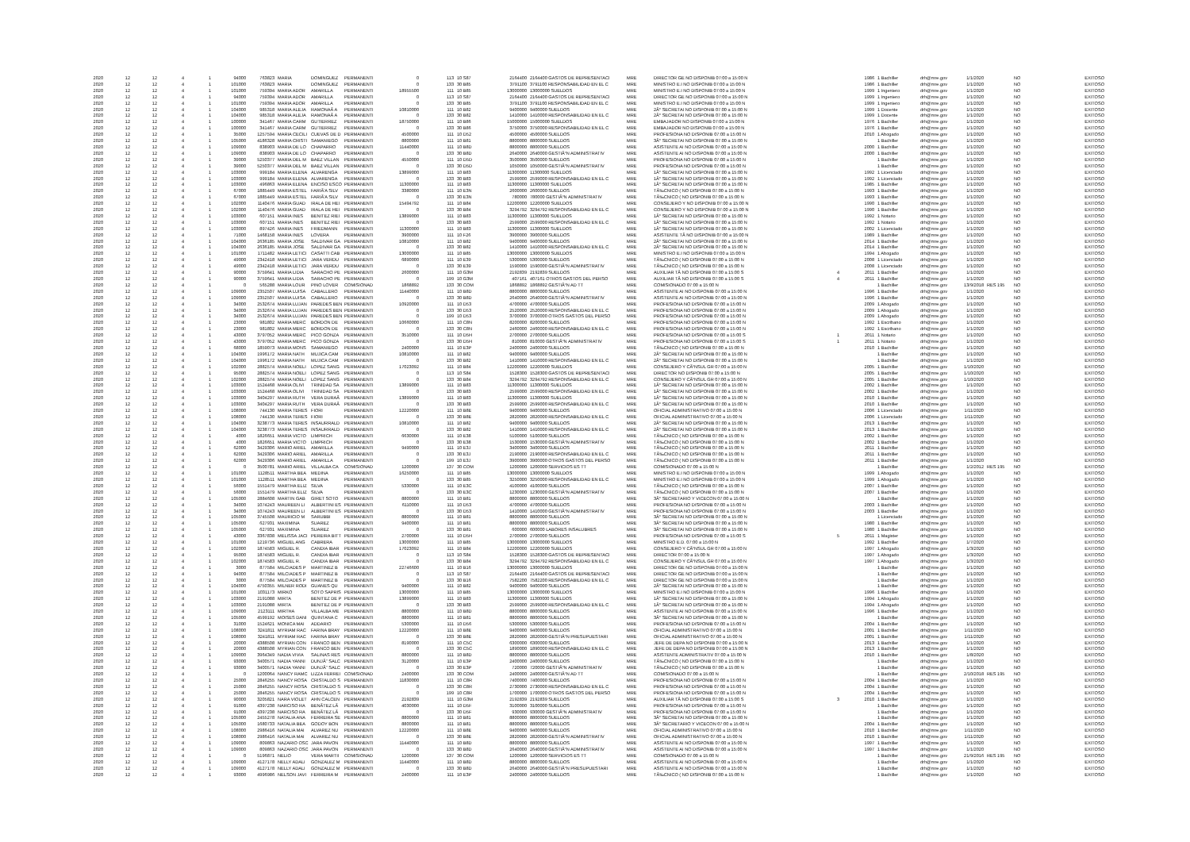| 2020 | 12 | 12 | 4 | 1 | 94000 | 763823 | MARIA | DOMINGUEZ | PERMANENTI | 0 | 113 | 10 S87 | 2164400 | 2164400 GASTOS DE REPRESENTACI | MRE | DIRECTOR GE NO DISPONIB 07:00 a 15:00 N | | 1986 | 1 Bachiller | drh@mre.gov | 1/1/2020 | | NO | EXITOSO |
| 2020 | 12 | 12 | 4 | 1 | 101000 | 763823 | MARIA | DOMINGUEZ | PERMANENTI | 0 | 133 | 30 B85 | 3791100 | 3791100 RESPONSABILIDAD EN EL C | MRE | MINISTRO E.I NO DISPONIB 07:00 a 15:00 N | | 1986 | 1 Bachiller | drh@mre.gov | 1/1/2020 | | NO | EXITOSO |
| 2020 | 12 | 12 | 4 | 1 | 101000 | 759394 | MARIA ADOR | AMARILLA | PERMANENTI | 18955500 | 111 | 10 B85 | 13000000 | 13000000 SUELDOS | MRE | MINISTRO E.I NO DISPONIB 07:00 a 15:00 N | | 1999 | 1 Ingeniero | drh@mre.gov | 1/1/2020 | | NO | EXITOSO |
| 2020 | 12 | 12 | 4 | 1 | 94000 | 759394 | MARIA ADOR | AMARILLA | PERMANENTI | 0 | 113 | 10 S87 | 2164400 | 2164400 GASTOS DE REPRESENTACI | MRE | DIRECTOR GE NO DISPONIB 07:00 a 15:00 N | | 1999 | 1 Ingeniero | drh@mre.gov | 1/1/2020 | | NO | EXITOSO |
| 2020 | 12 | 12 | 4 | 1 | 101000 | 759394 | MARIA ADOR | AMARILLA | PERMANENTI | 0 | 133 | 30 B85 | 3791100 | 3791100 RESPONSABILIDAD EN EL C | MRE | MINISTRO E.I NO DISPONIB 07:00 a 15:00 N | | 1999 | 1 Ingeniero | drh@mre.gov | 1/1/2020 | | NO | EXITOSO |
| 2020 | 12 | 12 | 4 | 1 | 104000 | 985318 | MARIA ALEJA | RAMONAÃ A | PERMANENTI | 10810000 | 111 | 10 B82 | 9400000 | 9400000 SUELDOS | MRE | 2Â° SECRETAI NO DISPONIB 07:00 a 15:00 N | | 1999 | 1 Docente | drh@mre.gov | 1/1/2020 | | NO | EXITOSO |
| 2020 | 12 | 12 | 4 | 1 | 104000 | 985318 | MARIA ALEJA | RAMONAÃ A | PERMANENTI | 0 | 133 | 30 B82 | 1410000 | 1410000 RESPONSABILIDAD EN EL C | MRE | 2Â° SECRETAI NO DISPONIB 07:00 a 15:00 N | | 1999 | 1 Docente | drh@mre.gov | 1/1/2020 | | NO | EXITOSO |
| 2020 | 12 | 12 | 4 | 1 | 100000 | 341467 | MARIA CARM | GUTIERREZ | PERMANENTI | 18750000 | 111 | 10 B86 | 15000000 | 15000000 SUELDOS | MRE | EMBAJADOR NO DISPONIB 07:00 a 15:00 N | | 1976 | 1 Bachiller | drh@mre.gov | 1/1/2020 | | NO | EXITOSO |
| 2020 | 12 | 12 | 4 | 1 | 100000 | 341467 | MARIA CARM | GUTIERREZ | PERMANENTI | 0 | 133 | 30 B86 | 3750000 | 3750000 RESPONSABILIDAD EN EL C | MRE | EMBAJADOR NO DISPONIB 07:00 a 15:00 N | | 1976 | 1 Bachiller | drh@mre.gov | 1/1/2020 | | NO | EXITOSO |
| 2020 | 12 | 12 | 4 | 1 | 35000 | 1257594 | MARIA CECILI | CUEVAS DE D | PERMANENTI | 4500000 | 111 | 10 D52 | 4500000 | 4500000 SUELDOS | MRE | PROFESIONA NO DISPONIB 07:00 a 15:00 N | | 2010 | 1 Abogado | drh@mre.gov | 1/1/2020 | | NO | EXITOSO |
| 2020 | 12 | 12 | 4 | 1 | 105000 | 4186328 | MARIA CRISTI | SAMANIEGO | PERMANENTI | 8800000 | 111 | 10 B81 | 8800000 | 8800000 SUELDOS | MRE | 3Â° SECRETAI NO DISPONIB 07:00 a 15:00 N | | | 1 Bachiller | drh@mre.gov | 1/1/2020 | | NO | EXITOSO |
| 2020 | 12 | 12 | 4 | 1 | 109000 | 838903 | MARIA DE LO | CHAPARRO | PERMANENTI | 11440000 | 111 | 10 B8D | 8800000 | 8800000 SUELDOS | MRE | ASISTENTE AI NO DISPONIB 07:00 a 15:00 N | | 2000 | 1 Bachiller | drh@mre.gov | 1/1/2020 | | NO | EXITOSO |
| 2020 | 12 | 12 | 4 | 1 | 109000 | 838903 | MARIA DE LO | CHAPARRO | PERMANENTI | 0 | 133 | 30 B8D | 2640000 | 2640000 GESTIÃ“N ADMINISTRATIV | MRE | ASISTENTE AI NO DISPONIB 07:00 a 15:00 N | | 2000 | 1 Bachiller | drh@mre.gov | 1/1/2020 | | NO | EXITOSO |
| 2020 | 12 | 12 | 4 | 1 | 39000 | 5250377 | MARIA DEL M | BAEZ VILLAN | PERMANENTI | 4550000 | 111 | 10 D5D | 3500000 | 3500000 SUELDOS | MRE | PROFESIONA NO DISPONIB 07:00 a 15:00 N | | | 1 Bachiller | drh@mre.gov | 1/1/2020 | | NO | EXITOSO |
| 2020 | 12 | 12 | 4 | 1 | 39000 | 5250377 | MARIA DEL M | BAEZ VILLAN | PERMANENTI | 0 | 133 | 30 D5D | 1050000 | 1050000 GESTIÃ“N ADMINISTRATIV | MRE | PROFESIONA NO DISPONIB 07:00 a 15:00 N | | | 1 Bachiller | drh@mre.gov | 1/1/2020 | | NO | EXITOSO |
| 2020 | 12 | 12 | 4 | 1 | 103000 | 999184 | MARIA ELENA | ALVARENGA | PERMANENTI | 13899000 | 111 | 10 B83 | 11300000 | 11300000 SUELDOS | MRE | 1Â° SECRETAI NO DISPONIB 07:00 a 15:00 N | | 1992 | 1 Licenciado | drh@mre.gov | 1/1/2020 | | NO | EXITOSO |
| 2020 | 12 | 12 | 4 | 1 | 103000 | 999184 | MARIA ELENA | ALVARENGA | PERMANENTI | 0 | 133 | 30 B83 | 2599000 | 2599000 RESPONSABILIDAD EN EL C | MRE | 1Â° SECRETAI NO DISPONIB 07:00 a 15:00 N | | 1992 | 1 Licenciado | drh@mre.gov | 1/1/2020 | | NO | EXITOSO |
| 2020 | 12 | 12 | 4 | 1 | 103000 | 496863 | MARIA ELENA | ENCISO ESCO | PERMANENTI | 11300000 | 111 | 10 B83 | 11300000 | 11300000 SUELDOS | MRE | 1Â° SECRETAI NO DISPONIB 07:00 a 15:00 N | | 1985 | 1 Bachiller | drh@mre.gov | 1/1/2020 | | NO | EXITOSO |
| 2020 | 12 | 12 | 4 | 1 | 67000 | 1885449 | MARIA ESTEL | FARIÃ'A SILV | PERMANENTI | 3380000 | 111 | 10 E3N | 2600000 | 2600000 SUELDOS | MRE | TÃ‰CNICO ( NO DISPONIB 07:00 a 15:00 N | | 1993 | 1 Bachiller | drh@mre.gov | 1/1/2020 | | NO | EXITOSO |
| 2020 | 12 | 12 | 4 | 1 | 67000 | 1885449 | MARIA ESTEL | FARIÃ'A SILV | PERMANENTI | 0 | 133 | 30 E3N | 780000 | 780000 GESTIÃ“N ADMINISTRATIV | MRE | TÃ‰CNICO ( NO DISPONIB 07:00 a 15:00 N | | 1993 | 1 Bachiller | drh@mre.gov | 1/1/2020 | | NO | EXITOSO |
| 2020 | 12 | 12 | 4 | 1 | 102000 | 1140476 | MARIA GUAD | IRALA DE HEI | PERMANENTI | 15494792 | 111 | 10 B84 | 12200000 | 12200000 SUELDOS | MRE | CONSEJERO Y NO DISPONIB 07:00 a 15:00 N | | 1990 | 1 Bachiller | drh@mre.gov | 1/1/2020 | | NO | EXITOSO |
| 2020 | 12 | 12 | 4 | 1 | 102000 | 1140476 | MARIA GUAD | IRALA DE HEI | PERMANENTI | 0 | 133 | 30 B84 | 3294792 | 3294792 RESPONSABILIDAD EN EL C | MRE | CONSEJERO Y NO DISPONIB 07:00 a 15:00 N | | 1990 | 1 Bachiller | drh@mre.gov | 1/1/2020 | | NO | EXITOSO |
| 2020 | 12 | 12 | 4 | 1 | 103000 | 607151 | MARIA INES | BENITEZ RIEI | PERMANENTI | 13899000 | 111 | 10 B83 | 11300000 | 11300000 SUELDOS | MRE | 1Â° SECRETAI NO DISPONIB 07:00 a 15:00 N | | 1992 | 1 Notario | drh@mre.gov | 1/1/2020 | | NO | EXITOSO |
| 2020 | 12 | 12 | 4 | 1 | 103000 | 607151 | MARIA INES | BENITEZ RIEI | PERMANENTI | 0 | 133 | 30 B83 | 2599000 | 2599000 RESPONSABILIDAD EN EL C | MRE | 1Â° SECRETAI NO DISPONIB 07:00 a 15:00 N | | 1992 | 1 Notario | drh@mre.gov | 1/1/2020 | | NO | EXITOSO |
| 2020 | 12 | 12 | 4 | 1 | 103000 | 897426 | MARIA INES | FRIEDMANN | PERMANENTI | 11300000 | 111 | 10 B83 | 11300000 | 11300000 SUELDOS | MRE | 1Â° SECRETAI NO DISPONIB 07:00 a 15:00 N | | 2002 | 1 Licenciado | drh@mre.gov | 1/1/2020 | | NO | EXITOSO |
| 2020 | 12 | 12 | 4 | 1 | 71000 | 1468158 | MARIA INES | LOVERA | PERMANENTI | 3900000 | 111 | 10 F26 | 3900000 | 3900000 SUELDOS | MRE | ASISTENTE TÃ NO DISPONIB 07:00 a 15:00 N | | 1989 | 1 Bachiller | drh@mre.gov | 1/1/2020 | | NO | EXITOSO |
| 2020 | 12 | 12 | 4 | 1 | 104000 | 2636185 | MARIA JOSE | SALDIVAR GA | PERMANENTI | 10810000 | 111 | 10 B82 | 9400000 | 9400000 SUELDOS | MRE | 2Â° SECRETAI NO DISPONIB 07:00 a 15:00 N | | 2014 | 1 Bachiller | drh@mre.gov | 1/1/2020 | | NO | EXITOSO |
| 2020 | 12 | 12 | 4 | 1 | 104000 | 2636185 | MARIA JOSE | SALDIVAR GA | PERMANENTI | 0 | 133 | 30 B82 | 1410000 | 1410000 RESPONSABILIDAD EN EL C | MRE | 2Â° SECRETAI NO DISPONIB 07:00 a 15:00 N | | 2014 | 1 Bachiller | drh@mre.gov | 1/1/2020 | | NO | EXITOSO |
| 2020 | 12 | 12 | 4 | 1 | 101000 | 1711482 | MARIA LETICI | CASATTI CAB | PERMANENTI | 13000000 | 111 | 10 B85 | 13000000 | 13000000 SUELDOS | MRE | MINISTRO E.I NO DISPONIB 07:00 a 15:00 N | | 1994 | 1 Abogado | drh@mre.gov | 1/1/2020 | | NO | EXITOSO |
| 2020 | 12 | 12 | 4 | 1 | 49000 | 2342418 | MARIA LETICI | JARA VERDU | PERMANENTI | 6890000 | 111 | 10 E39 | 5300000 | 5300000 SUELDOS | MRE | TÃ‰CNICO ( NO DISPONIB 07:00 a 15:00 N | | 2008 | 1 Licenciado | drh@mre.gov | 1/1/2020 | | NO | EXITOSO |
| 2020 | 12 | 12 | 4 | 1 | 49000 | 2342418 | MARIA LETICI | JARA VERDU | PERMANENTI | 0 | 133 | 30 E39 | 1590000 | 1590000 GESTIÃ“N ADMINISTRATIV | MRE | TÃ‰CNICO ( NO DISPONIB 07:00 a 15:00 N | | 2008 | 1 Licenciado | drh@mre.gov | 1/1/2020 | | NO | EXITOSO |
| 2020 | 12 | 12 | 4 | 1 | 90000 | 3759641 | MARIA LIDIA | SARACHO PE | PERMANENTI | 2600000 | 111 | 10 G3M | 2192839 | 2192839 SUELDOS | MRE | AUXILIAR TÃ NO DISPONIB 07:00 a 15:00 S | 4 | 2011 | 1 Bachiller | drh@mre.gov | 1/1/2020 | | NO | EXITOSO |
| 2020 | 12 | 12 | 4 | 1 | 90000 | 3759641 | MARIA LIDIA | SARACHO PE | PERMANENTI | 0 | 199 | 10 G3M | 407161 | 407161 OTROS GASTOS DEL PERSO | MRE | AUXILIAR TÃ NO DISPONIB 07:00 a 15:00 S | 4 | 2011 | 1 Bachiller | drh@mre.gov | 1/1/2020 | | NO | EXITOSO |
| 2020 | 12 | 12 | 4 | 1 | 0 | 565288 | MARIA LOUR | PINO LOVER | COMISIONAD | 1868892 | 133 | 30 COM | 1868892 | 1868892 GESTIÃ“N AD TT | MRE | COMISIONADO 07:00 a 15:00 N | | | 1 Bachiller | drh@mre.gov | 13/9/2018 | RES 195 | NO | EXITOSO |
| 2020 | 12 | 12 | 4 | 1 | 109000 | 2352507 | MARIA LUISA | CABALLERO | PERMANENTI | 11440000 | 111 | 10 B8D | 8800000 | 8800000 SUELDOS | MRE | ASISTENTE AI NO DISPONIB 07:00 a 15:00 N | | 1996 | 1 Bachiller | drh@mre.gov | 1/1/2020 | | NO | EXITOSO |
| 2020 | 12 | 12 | 4 | 1 | 109000 | 2352507 | MARIA LUISA | CABALLERO | PERMANENTI | 0 | 133 | 30 B8D | 2640000 | 2640000 GESTIÃ“N ADMINISTRATIV | MRE | ASISTENTE AI NO DISPONIB 07:00 a 15:00 N | | 1996 | 1 Bachiller | drh@mre.gov | 1/1/2020 | | NO | EXITOSO |
| 2020 | 12 | 12 | 4 | 1 | 34000 | 2532674 | MARIA LUJAN | PAREDES BEN | PERMANENTI | 10920000 | 111 | 10 D53 | 4700000 | 4700000 SUELDOS | MRE | PROFESIONA NO DISPONIB 07:00 a 15:00 N | | 2009 | 1 Abogado | drh@mre.gov | 1/1/2020 | | NO | EXITOSO |
| 2020 | 12 | 12 | 4 | 1 | 34000 | 2532674 | MARIA LUJAN | PAREDES BEN | PERMANENTI | 0 | 133 | 30 D53 | 2520000 | 2520000 RESPONSABILIDAD EN EL C | MRE | PROFESIONA NO DISPONIB 07:00 a 15:00 N | | 2009 | 1 Abogado | drh@mre.gov | 1/1/2020 | | NO | EXITOSO |
| 2020 | 12 | 12 | 4 | 1 | 34000 | 2532674 | MARIA LUJAN | PAREDES BEN | PERMANENTI | 0 | 199 | 10 D53 | 3700000 | 3700000 OTROS GASTOS DEL PERSO | MRE | PROFESIONA NO DISPONIB 07:00 a 15:00 N | | 2009 | 1 Abogado | drh@mre.gov | 1/1/2020 | | NO | EXITOSO |
| 2020 | 12 | 12 | 4 | 1 | 23000 | 981802 | MARIA MERC | BORDON DE | PERMANENTI | 10660000 | 111 | 10 C8N | 8200000 | 8200000 SUELDOS | MRE | PROFESIONA NO DISPONIB 07:00 a 15:00 N | | 1992 | 1 Escribano | drh@mre.gov | 1/1/2020 | | NO | EXITOSO |
| 2020 | 12 | 12 | 4 | 1 | 23000 | 981802 | MARIA MERC | BORDON DE | PERMANENTI | 0 | 133 | 30 C8N | 2460000 | 2460000 RESPONSABILIDAD EN EL C | MRE | PROFESIONA NO DISPONIB 07:00 a 15:00 N | | 1992 | 1 Escribano | drh@mre.gov | 1/1/2020 | | NO | EXITOSO |
| 2020 | 12 | 12 | 4 | 1 | 43000 | 3797052 | MARIA MERC | PICO GONZA | PERMANENTI | 3510000 | 111 | 10 D5H | 2700000 | 2700000 SUELDOS | MRE | PROFESIONA NO DISPONIB 07:00 a 15:00 S | 1 | 2011 | 1 Notario | drh@mre.gov | 1/1/2020 | | NO | EXITOSO |
| 2020 | 12 | 12 | 4 | 1 | 43000 | 3797052 | MARIA MERC | PICO GONZA | PERMANENTI | 0 | 133 | 30 D5H | 810000 | 810000 GESTIÃ“N ADMINISTRATIV | MRE | PROFESIONA NO DISPONIB 07:00 a 15:00 S | 1 | 2011 | 1 Notario | drh@mre.gov | 1/1/2020 | | NO | EXITOSO |
| 2020 | 12 | 12 | 4 | 1 | 68000 | 1859073 | MARIA MONS | SAMANIEGO | PERMANENTI | 2400000 | 111 | 10 E3P | 2400000 | 2400000 SUELDOS | MRE | TÃ‰CNICO ( NO DISPONIB 07:00 a 15:00 N | | 2010 | 1 Bachiller | drh@mre.gov | 1/1/2020 | | NO | EXITOSO |
| 2020 | 12 | 12 | 4 | 1 | 104000 | 1996172 | MARIA NATH | MUJICA CAM | PERMANENTI | 10810000 | 111 | 10 B82 | 9400000 | 9400000 SUELDOS | MRE | 2Â° SECRETAI NO DISPONIB 07:00 a 15:00 N | | | 1 Bachiller | drh@mre.gov | 1/1/2020 | | NO | EXITOSO |
| 2020 | 12 | 12 | 4 | 1 | 104000 | 1996172 | MARIA NATH | MUJICA CAM | PERMANENTI | 0 | 133 | 30 B82 | 1410000 | 1410000 RESPONSABILIDAD EN EL C | MRE | 2Â° SECRETAI NO DISPONIB 07:00 a 15:00 N | | | 1 Bachiller | drh@mre.gov | 1/1/2020 | | NO | EXITOSO |
| 2020 | 12 | 12 | 4 | 1 | 102000 | 2882574 | MARIA NOELI | LOPEZ SANG | PERMANENTI | 17023092 | 111 | 10 B84 | 12200000 | 12200000 SUELDOS | MRE | CONSEJERO Y CÃ“NSUL GR 07:00 a 15:00 N | | 2005 | 1 Bachiller | drh@mre.gov | 1/10/2020 | | NO | EXITOSO |
| 2020 | 12 | 12 | 4 | 1 | 95000 | 2882574 | MARIA NOELI | LOPEZ SANG | PERMANENTI | 0 | 113 | 10 S84 | 1528300 | 1528300 GASTOS DE REPRESENTACI | MRE | DIRECTOR NO DISPONIB 07:00 a 15:00 N | | 2005 | 1 Bachiller | drh@mre.gov | 1/10/2020 | | NO | EXITOSO |
| 2020 | 12 | 12 | 4 | 1 | 102000 | 2882574 | MARIA NOELI | LOPEZ SANG | PERMANENTI | 0 | 133 | 30 B84 | 3294792 | 3294792 RESPONSABILIDAD EN EL C | MRE | CONSEJERO Y CÃ“NSUL GR 07:00 a 15:00 N | | 2005 | 1 Bachiller | drh@mre.gov | 1/10/2020 | | NO | EXITOSO |
| 2020 | 12 | 12 | 4 | 1 | 103000 | 1524468 | MARIA OLIVI | TRINIDAD SA | PERMANENTI | 13899000 | 111 | 10 B83 | 11300000 | 11300000 SUELDOS | MRE | 1Â° SECRETAI NO DISPONIB 07:00 a 15:00 N | | 2002 | 1 Bachiller | drh@mre.gov | 1/1/2020 | | NO | EXITOSO |
| 2020 | 12 | 12 | 4 | 1 | 103000 | 1524468 | MARIA OLIVI | TRINIDAD SA | PERMANENTI | 0 | 133 | 30 B83 | 2599000 | 2599000 RESPONSABILIDAD EN EL C | MRE | 1Â° SECRETAI NO DISPONIB 07:00 a 15:00 N | | 2002 | 1 Bachiller | drh@mre.gov | 1/1/2020 | | NO | EXITOSO |
| 2020 | 12 | 12 | 4 | 1 | 103000 | 3404297 | MARIA RUTH | VERA DURAÃ | PERMANENTI | 13899000 | 111 | 10 B83 | 11300000 | 11300000 SUELDOS | MRE | 1Â° SECRETAI NO DISPONIB 07:00 a 15:00 N | | 2010 | 1 Bachiller | drh@mre.gov | 1/1/2020 | | NO | EXITOSO |
| 2020 | 12 | 12 | 4 | 1 | 103000 | 3404297 | MARIA RUTH | VERA DURAÃ | PERMANENTI | 0 | 133 | 30 B83 | 2599000 | 2599000 RESPONSABILIDAD EN EL C | MRE | 1Â° SECRETAI NO DISPONIB 07:00 a 15:00 N | | 2010 | 1 Bachiller | drh@mre.gov | 1/1/2020 | | NO | EXITOSO |
| 2020 | 12 | 12 | 4 | 1 | 108000 | 744130 | MARIA TERES | FIORI | PERMANENTI | 12220000 | 111 | 10 B8E | 9400000 | 9400000 SUELDOS | MRE | OFICIAL ADMINISTRATIVO 07:00 a 15:00 N | | 2006 | 1 Licenciado | drh@mre.gov | 1/11/2020 | | NO | EXITOSO |
| 2020 | 12 | 12 | 4 | 1 | 108000 | 744130 | MARIA TERES | FIORI | PERMANENTI | 0 | 133 | 30 B8E | 2820000 | 2820000 RESPONSABILIDAD EN EL C | MRE | OFICIAL ADMINISTRATIVO 07:00 a 15:00 N | | 2006 | 1 Licenciado | drh@mre.gov | 1/11/2020 | | NO | EXITOSO |
| 2020 | 12 | 12 | 4 | 1 | 104000 | 3238773 | MARIA TERES | INSAURRALD | PERMANENTI | 10810000 | 111 | 10 B82 | 9400000 | 9400000 SUELDOS | MRE | 2Â° SECRETAI NO DISPONIB 07:00 a 15:00 N | | 2013 | 1 Bachiller | drh@mre.gov | 1/1/2020 | | NO | EXITOSO |
| 2020 | 12 | 12 | 4 | 1 | 104000 | 3238773 | MARIA TERES | INSAURRALD | PERMANENTI | 0 | 133 | 30 B82 | 1410000 | 1410000 RESPONSABILIDAD EN EL C | MRE | 2Â° SECRETAI NO DISPONIB 07:00 a 15:00 N | | 2013 | 1 Bachiller | drh@mre.gov | 1/1/2020 | | NO | EXITOSO |
| 2020 | 12 | 12 | 4 | 1 | 4000 | 1826651 | MARIA VICTO | LIMPRICH | PERMANENTI | 6630000 | 111 | 10 E38 | 5100000 | 5100000 SUELDOS | MRE | TÃ‰CNICO ( NO DISPONIB 07:00 a 15:00 N | | 2002 | 1 Bachiller | drh@mre.gov | 1/1/2020 | | NO | EXITOSO |
| 2020 | 12 | 12 | 4 | 1 | 4000 | 1826651 | MARIA VICTO | LIMPRICH | PERMANENTI | 0 | 133 | 30 E38 | 1530000 | 1530000 GESTIÃ“N ADMINISTRATIV | MRE | TÃ‰CNICO ( NO DISPONIB 07:00 a 15:00 N | | 2002 | 1 Bachiller | drh@mre.gov | 1/1/2020 | | NO | EXITOSO |
| 2020 | 12 | 12 | 4 | 1 | 62000 | 3429306 | MARIO ARIEL | AMARILLA | PERMANENTI | 9490000 | 111 | 10 E3J | 3400000 | 3400000 SUELDOS | MRE | TÃ‰CNICO ( NO DISPONIB 07:00 a 15:00 N | | 2011 | 1 Bachiller | drh@mre.gov | 1/1/2020 | | NO | EXITOSO |
| 2020 | 12 | 12 | 4 | 1 | 62000 | 3429306 | MARIO ARIEL | AMARILLA | PERMANENTI | 0 | 133 | 30 E3J | 2190000 | 2190000 RESPONSABILIDAD EN EL C | MRE | TÃ‰CNICO ( NO DISPONIB 07:00 a 15:00 N | | 2011 | 1 Bachiller | drh@mre.gov | 1/1/2020 | | NO | EXITOSO |
| 2020 | 12 | 12 | 4 | 1 | 62000 | 3429306 | MARIO ARIEL | AMARILLA | PERMANENTI | 0 | 199 | 10 E3J | 3900000 | 3900000 OTROS GASTOS DEL PERSO | MRE | TÃ‰CNICO ( NO DISPONIB 07:00 a 15:00 N | | 2011 | 1 Bachiller | drh@mre.gov | 1/1/2020 | | NO | EXITOSO |
| 2020 | 12 | 12 | 4 | 1 | 0 | 3500781 | MARIO ARIEL | VILLALBA CA | COMISIONAD | 1200000 | 137 | 30 COM | 1200000 | 1200000 SERVICIOS ES TT | MRE | COMISIONADO 07:00 a 15:00 N | | | 1 Bachiller | drh@mre.gov | 1/2/2012 | RES 195 | NO | EXITOSO |
| 2020 | 12 | 12 | 4 | 1 | 101000 | 1128511 | MARTHA BEA | MEDINA | PERMANENTI | 16250000 | 111 | 10 B85 | 13000000 | 13000000 SUELDOS | MRE | MINISTRO E.I NO DISPONIB 07:00 a 15:00 N | | 1999 | 1 Abogado | drh@mre.gov | 1/1/2020 | | NO | EXITOSO |
| 2020 | 12 | 12 | 4 | 1 | 101000 | 1128511 | MARTHA BEA | MEDINA | PERMANENTI | 0 | 133 | 30 B85 | 3250000 | 3250000 RESPONSABILIDAD EN EL C | MRE | MINISTRO E.I NO DISPONIB 07:00 a 15:00 N | | 1999 | 1 Abogado | drh@mre.gov | 1/1/2020 | | NO | EXITOSO |
| 2020 | 12 | 12 | 4 | 1 | 56000 | 1551479 | MARTHA ELIZ | SILVA | PERMANENTI | 5330000 | 111 | 10 E3C | 4100000 | 4100000 SUELDOS | MRE | TÃ‰CNICO ( NO DISPONIB 07:00 a 15:00 N | | 2007 | 1 Bachiller | drh@mre.gov | 1/1/2020 | | NO | EXITOSO |
| 2020 | 12 | 12 | 4 | 1 | 56000 | 1551479 | MARTHA ELIZ | SILVA | PERMANENTI | 0 | 133 | 30 E3C | 1230000 | 1230000 GESTIÃ“N ADMINISTRATIV | MRE | TÃ‰CNICO ( NO DISPONIB 07:00 a 15:00 N | | 2007 | 1 Bachiller | drh@mre.gov | 1/1/2020 | | NO | EXITOSO |
| 2020 | 12 | 12 | 4 | 1 | 105000 | 2884608 | MARTIN GAB | GIRET SOTO | PERMANENTI | 8800000 | 111 | 10 B81 | 8800000 | 8800000 SUELDOS | MRE | 3Â° SECRETARIO Y VICECON 07:00 a 15:00 N | | | 1 Bachiller | drh@mre.gov | 1/1/2020 | | NO | EXITOSO |
| 2020 | 12 | 12 | 4 | 1 | 34000 | 1074243 | MAUREEN LI | ALBERTINI ES | PERMANENTI | 6110000 | 111 | 10 D53 | 4700000 | 4700000 SUELDOS | MRE | PROFESIONA NO DISPONIB 07:00 a 15:00 N | | 2003 | 1 Bachiller | drh@mre.gov | 1/1/2020 | | NO | EXITOSO |
| 2020 | 12 | 12 | 4 | 1 | 34000 | 1074243 | MAUREEN LI | ALBERTINI ES | PERMANENTI | 0 | 133 | 30 D53 | 1410000 | 1410000 GESTIÃ“N ADMINISTRATIV | MRE | PROFESIONA NO DISPONIB 07:00 a 15:00 N | | 2003 | 1 Bachiller | drh@mre.gov | 1/1/2020 | | NO | EXITOSO |
| 2020 | 12 | 12 | 4 | 1 | 105000 | 3745508 | MAURICIO M | SARUBBI | PERMANENTI | 8800000 | 111 | 10 B81 | 8800000 | 8800000 SUELDOS | MRE | 3Â° SECRETAI NO DISPONIB 07:00 a 15:00 N | | | 1 Licenciado | drh@mre.gov | 1/1/2020 | | NO | EXITOSO |
| 2020 | 12 | 12 | 4 | 1 | 105000 | 627931 | MAXIMINA | SUAREZ | PERMANENTI | 9400000 | 111 | 10 B81 | 8800000 | 8800000 SUELDOS | MRE | 3Â° SECRETAI NO DISPONIB 07:00 a 15:00 N | | 1980 | 1 Bachiller | drh@mre.gov | 1/1/2020 | | NO | EXITOSO |
| 2020 | 12 | 12 | 4 | 1 | 105000 | 627931 | MAXIMINA | SUAREZ | PERMANENTI | 0 | 133 | 30 B81 | 600000 | 600000 LABORES INSALUBRES | MRE | 3Â° SECRETAI NO DISPONIB 07:00 a 15:00 N | | 1980 | 1 Bachiller | drh@mre.gov | 1/1/2020 | | NO | EXITOSO |
| 2020 | 12 | 12 | 4 | 1 | 43000 | 3367838 | MELISSA JACI | PEREIRA BITT | PERMANENTI | 2700000 | 111 | 10 D5H | 2700000 | 2700000 SUELDOS | MRE | PROFESIONA NO DISPONIB 07:00 a 15:00 S | 5 | 2011 | 1 Magister | drh@mre.gov | 1/1/2020 | | NO | EXITOSO |
| 2020 | 12 | 12 | 4 | 1 | 101000 | 1219736 | MIGUEL ANG | CABRERA | PERMANENTI | 13000000 | 111 | 10 B85 | 13000000 | 13000000 SUELDOS | MRE | MINISTRO E.D. 07:00 a 15:00 N | | 1992 | 1 Bachiller | drh@mre.gov | 1/7/2020 | | NO | EXITOSO |
| 2020 | 12 | 12 | 4 | 1 | 102000 | 1874583 | MIGUEL R. | CANDIA IBAR | PERMANENTI | 17023092 | 111 | 10 B84 | 12200000 | 12200000 SUELDOS | MRE | CONSEJERO Y CÃ“NSUL GR 07:00 a 15:00 N | | 1997 | 1 Abogado | drh@mre.gov | 1/3/2020 | | NO | EXITOSO |
| 2020 | 12 | 12 | 4 | 1 | 95000 | 1874583 | MIGUEL R. | CANDIA IBAR | PERMANENTI | 0 | 113 | 10 S84 | 1528300 | 1528300 GASTOS DE REPRESENTACI | MRE | DIRECTOR 07:00 a 15:00 N | | 1997 | 1 Abogado | drh@mre.gov | 1/3/2020 | | NO | EXITOSO |
| 2020 | 12 | 12 | 4 | 1 | 102000 | 1874583 | MIGUEL R. | CANDIA IBAR | PERMANENTI | 0 | 133 | 30 B84 | 3294792 | 3294792 RESPONSABILIDAD EN EL C | MRE | CONSEJERO Y CÃ“NSUL GR 07:00 a 15:00 N | | 1997 | 1 Abogado | drh@mre.gov | 1/3/2020 | | NO | EXITOSO |
| 2020 | 12 | 12 | 4 | 1 | 3000 | 877584 | MILCIADES P | MARTINEZ B | PERMANENTI | 22746600 | 111 | 10 B16 | 13000000 | 13000000 SUELDOS | MRE | DIRECTOR GE NO DISPONIB 07:00 a 15:00 N | | | 1 Bachiller | drh@mre.gov | 1/1/2020 | | NO | EXITOSO |
| 2020 | 12 | 12 | 4 | 1 | 94000 | 877584 | MILCIADES P | MARTINEZ B | PERMANENTI | 0 | 113 | 10 S87 | 2164400 | 2164400 GASTOS DE REPRESENTACI | MRE | DIRECTOR GE NO DISPONIB 07:00 a 15:00 N | | | 1 Bachiller | drh@mre.gov | 1/1/2020 | | NO | EXITOSO |
| 2020 | 12 | 12 | 4 | 1 | 3000 | 877584 | MILCIADES P | MARTINEZ B | PERMANENTI | 0 | 133 | 30 B16 | 7582200 | 7582200 RESPONSABILIDAD EN EL C | MRE | DIRECTOR GE NO DISPONIB 07:00 a 15:00 N | | | 1 Bachiller | drh@mre.gov | 1/1/2020 | | NO | EXITOSO |
| 2020 | 12 | 12 | 4 | 1 | 104000 | 4750355 | MILNER RODI | GUANES QU | PERMANENTI | 9400000 | 111 | 10 B82 | 9400000 | 9400000 SUELDOS | MRE | 2Â° SECRETAI NO DISPONIB 07:00 a 15:00 N | | | 1 Bachiller | drh@mre.gov | 1/1/2020 | | NO | EXITOSO |
| 2020 | 12 | 12 | 4 | 1 | 101000 | 1031173 | MIRKO | SOTO SAPRIS | PERMANENTI | 13000000 | 111 | 10 B85 | 13000000 | 13000000 SUELDOS | MRE | MINISTRO E.I NO DISPONIB 07:00 a 15:00 N | | 1996 | 1 Bachiller | drh@mre.gov | 1/1/2020 | | NO | EXITOSO |
| 2020 | 12 | 12 | 4 | 1 | 103000 | 2191088 | MIRTA | BENITEZ DE P | PERMANENTI | 13899000 | 111 | 10 B83 | 11300000 | 11300000 SUELDOS | MRE | 1Â° SECRETAI NO DISPONIB 07:00 a 15:00 N | | 1994 | 1 Abogado | drh@mre.gov | 1/1/2020 | | NO | EXITOSO |
| 2020 | 12 | 12 | 4 | 1 | 103000 | 2191088 | MIRTA | BENITEZ DE P | PERMANENTI | 0 | 133 | 30 B83 | 2599000 | 2599000 RESPONSABILIDAD EN EL C | MRE | 1Â° SECRETAI NO DISPONIB 07:00 a 15:00 N | | 1994 | 1 Abogado | drh@mre.gov | 1/1/2020 | | NO | EXITOSO |
| 2020 | 12 | 12 | 4 | 1 | 109000 | 2123111 | MIRTHA | VILLALBA ME | PERMANENTI | 8800000 | 111 | 10 B8D | 8800000 | 8800000 SUELDOS | MRE | ASISTENTE AI NO DISPONIB 07:00 a 15:00 N | | 1996 | 1 Bachiller | drh@mre.gov | 1/1/2020 | | NO | EXITOSO |
| 2020 | 12 | 12 | 4 | 1 | 105000 | 4599192 | MOISES DANI | QUINTANA C | PERMANENTI | 8800000 | 111 | 10 B81 | 8800000 | 8800000 SUELDOS | MRE | 3Â° SECRETAI NO DISPONIB 07:00 a 15:00 N | | | 1 Bachiller | drh@mre.gov | 1/1/2020 | | NO | EXITOSO |
| 2020 | 12 | 12 | 4 | 1 | 31000 | 1524621 | MONICA MAI | ADDARIO | PERMANENTI | 5300000 | 111 | 10 D56 | 5300000 | 5300000 SUELDOS | MRE | PROFESIONA NO DISPONIB 07:00 a 15:00 N | | 2004 | 1 Bachiller | drh@mre.gov | 1/1/2020 | | NO | EXITOSO |
| 2020 | 12 | 12 | 4 | 1 | 108000 | 3241811 | MYRIAM RAC | FARINA BRAY | PERMANENTI | 12220000 | 111 | 10 B8E | 9400000 | 9400000 SUELDOS | MRE | OFICIAL ADMINISTRATIVO 07:00 a 15:00 N | | 2001 | 1 Bachiller | drh@mre.gov | 1/11/2020 | | NO | EXITOSO |
| 2020 | 12 | 12 | 4 | 1 | 108000 | 3241811 | MYRIAM RAC | FARINA BRAY | PERMANENTI | 0 | 133 | 30 B8E | 2820000 | 2820000 GESTIÃ“N PRESUPUESTARI | MRE | OFICIAL ADMINISTRATIVO 07:00 a 15:00 N | | 2001 | 1 Bachiller | drh@mre.gov | 1/11/2020 | | NO | EXITOSO |
| 2020 | 12 | 12 | 4 | 1 | 20000 | 4388508 | MYRIAN CON | FRANCO BEN | PERMANENTI | 8190000 | 111 | 10 C5C | 6300000 | 6300000 SUELDOS | MRE | JEFE DE DEPA NO DISPONIB 07:00 a 15:00 N | | 2013 | 1 Bachiller | drh@mre.gov | 1/1/2020 | | NO | EXITOSO |
| 2020 | 12 | 12 | 4 | 1 | 20000 | 4388508 | MYRIAN CON | FRANCO BEN | PERMANENTI | 0 | 133 | 30 C5C | 1890000 | 1890000 RESPONSABILIDAD EN EL C | MRE | JEFE DE DEPA NO DISPONIB 07:00 a 15:00 N | | 2013 | 1 Bachiller | drh@mre.gov | 1/1/2020 | | NO | EXITOSO |
| 2020 | 12 | 12 | 4 | 1 | 109000 | 3964349 | NADIA VIVIA | SALINAS RES | PERMANENTI | 8800000 | 111 | 10 B8D | 8800000 | 8800000 SUELDOS | MRE | ASISTENTE ADMINISTRATIV 07:00 a 15:00 N | | 2010 | 1 Bachiller | drh@mre.gov | 1/8/2020 | | NO | EXITOSO |
| 2020 | 12 | 12 | 4 | 1 | 93000 | 3400571 | NADIA YANNI | DUNJÃ" SALC | PERMANENTI | 3120000 | 111 | 10 E3P | 2400000 | 2400000 SUELDOS | MRE | TÃ‰CNICO ( NO DISPONIB 07:00 a 15:00 N | | | 1 Bachiller | drh@mre.gov | 1/1/2020 | | NO | EXITOSO |
| 2020 | 12 | 12 | 4 | 1 | 93000 | 3400571 | NADIA YANNI | DUNJÃ" SALC | PERMANENTI | 0 | 133 | 30 E3P | 720000 | 720000 GESTIÃ“N ADMINISTRATIV | MRE | TÃ‰CNICO ( NO DISPONIB 07:00 a 15:00 N | | | 1 Bachiller | drh@mre.gov | 1/1/2020 | | NO | EXITOSO |
| 2020 | 12 | 12 | 4 | 1 | 0 | 1200064 | NANCY RAMC | LIZZA FERREI | COMISIONAD | 2400000 | 133 | 30 COM | 2400000 | 2400000 GESTIÃ“N AD TT | MRE | COMISIONADO 07:00 a 15:00 N | | | 1 Bachiller | drh@mre.gov | 2/10/2018 | RES 195 | NO | EXITOSO |
| 2020 | 12 | 12 | 4 | 1 | 25000 | 2846255 | NANCY ROSA | CRISTALDO S | PERMANENTI | 11830000 | 111 | 10 C8R | 7400000 | 7400000 SUELDOS | MRE | PROFESIONA NO DISPONIB 07:00 a 15:00 N | | 2004 | 1 Bachiller | drh@mre.gov | 1/1/2020 | | NO | EXITOSO |
| 2020 | 12 | 12 | 4 | 1 | 25000 | 2846255 | NANCY ROSA | CRISTALDO S | PERMANENTI | 0 | 133 | 30 C8R | 2730000 | 2730000 RESPONSABILIDAD EN EL C | MRE | PROFESIONA NO DISPONIB 07:00 a 15:00 N | | 2004 | 1 Bachiller | drh@mre.gov | 1/1/2020 | | NO | EXITOSO |
| 2020 | 12 | 12 | 4 | 1 | 25000 | 2846255 | NANCY ROSA | CRISTALDO S | PERMANENTI | 0 | 199 | 10 C8R | 1700000 | 1700000 OTROS GASTOS DEL PERSO | MRE | PROFESIONA NO DISPONIB 07:00 a 15:00 N | | 2004 | 1 Bachiller | drh@mre.gov | 1/1/2020 | | NO | EXITOSO |
| 2020 | 12 | 12 | 4 | 1 | 90000 | 3205821 | NARA VIOLET | AHN CALCEN | PERMANENTI | 2192839 | 111 | 10 G3M | 2192839 | 2192839 SUELDOS | MRE | AUXILIAR TÃ NO DISPONIB 07:00 a 15:00 S | 3 | 2010 | 1 Bachiller | drh@mre.gov | 1/1/2020 | | NO | EXITOSO |
| 2020 | 12 | 12 | 4 | 1 | 91000 | 4397238 | NARCISO RA | BENÃTEZ LÃ | PERMANENTI | 4030000 | 111 | 10 D5F | 3100000 | 3100000 SUELDOS | MRE | PROFESIONA NO DISPONIB 07:00 a 15:00 N | | | 1 Bachiller | drh@mre.gov | 1/1/2020 | | NO | EXITOSO |
| 2020 | 12 | 12 | 4 | 1 | 91000 | 4397238 | NARCISO RA | BENÃTEZ LÃ | PERMANENTI | 0 | 133 | 30 D5F | 930000 | 930000 GESTIÃ“N ADMINISTRATIV | MRE | PROFESIONA NO DISPONIB 07:00 a 15:00 N | | | 1 Bachiller | drh@mre.gov | 1/1/2020 | | NO | EXITOSO |
| 2020 | 12 | 12 | 4 | 1 | 105000 | 2455278 | NATALIA ANA | FERREIRA SE | PERMANENTI | 8800000 | 111 | 10 B81 | 8800000 | 8800000 SUELDOS | MRE | 3Â° SECRETAI NO DISPONIB 07:00 a 15:00 N | | | 1 Bachiller | drh@mre.gov | 1/1/2020 | | NO | EXITOSO |
| 2020 | 12 | 12 | 4 | 1 | 105000 | 1680733 | NATALIA BEA | GODOY BON | PERMANENTI | 8800000 | 111 | 10 B81 | 8800000 | 8800000 SUELDOS | MRE | 3Â° SECRETARIO Y VICECON 07:00 a 15:00 N | | 2004 | 1 Bachiller | drh@mre.gov | 1/1/2020 | | NO | EXITOSO |
| 2020 | 12 | 12 | 4 | 1 | 108000 | 2986416 | NATALIA MAI | ALVAREZ NU | PERMANENTI | 12220000 | 111 | 10 B8E | 9400000 | 9400000 SUELDOS | MRE | OFICIAL ADMINISTRATIVO 07:00 a 15:00 N | | 2010 | 1 Bachiller | drh@mre.gov | 1/11/2020 | | NO | EXITOSO |
| 2020 | 12 | 12 | 4 | 1 | 108000 | 2986416 | NATALIA MAI | ALVAREZ NU | PERMANENTI | 0 | 133 | 30 B8E | 2820000 | 2820000 GESTIÃ“N ADMINISTRATIV | MRE | OFICIAL ADMINISTRATIVO 07:00 a 15:00 N | | 2010 | 1 Bachiller | drh@mre.gov | 1/11/2020 | | NO | EXITOSO |
| 2020 | 12 | 12 | 4 | 1 | 109000 | 809863 | NAZARIO OSC | JARA PAVON | PERMANENTI | 11440000 | 111 | 10 B8D | 8800000 | 8800000 SUELDOS | MRE | ASISTENTE AI NO DISPONIB 07:00 a 15:00 N | | 1997 | 1 Bachiller | drh@mre.gov | 1/1/2020 | | NO | EXITOSO |
| 2020 | 12 | 12 | 4 | 1 | 109000 | 809863 | NAZARIO OSC | JARA PAVON | PERMANENTI | 0 | 133 | 30 B8D | 2640000 | 2640000 GESTIÃ“N ADMINISTRATIV | MRE | ASISTENTE AI NO DISPONIB 07:00 a 15:00 N | | 1997 | 1 Bachiller | drh@mre.gov | 1/1/2020 | | NO | EXITOSO |
| 2020 | 12 | 12 | 4 | 1 | 0 | 5196871 | NELIO | VERA MARTII | COMISIONAD | 1200000 | 137 | 30 COM | 1200000 | 1200000 SERVICIOS ES TT | MRE | COMISIONADO 07:00 a 15:00 N | | | 1 Bachiller | drh@mre.gov | 21/9/2016 | RES 195 | NO | EXITOSO |
| 2020 | 12 | 12 | 4 | 1 | 109000 | 4127178 | NELLY ADALI | GONZALEZ M | PERMANENTI | 11440000 | 111 | 10 B8D | 8800000 | 8800000 SUELDOS | MRE | ASISTENTE AI NO DISPONIB 07:00 a 15:00 N | | | 1 Bachiller | drh@mre.gov | 1/1/2020 | | NO | EXITOSO |
| 2020 | 12 | 12 | 4 | 1 | 109000 | 4127178 | NELLY ADALI | GONZALEZ M | PERMANENTI | 0 | 133 | 30 B8D | 2640000 | 2640000 GESTIÃ“N PRESUPUESTARI | MRE | ASISTENTE AI NO DISPONIB 07:00 a 15:00 N | | | 1 Bachiller | drh@mre.gov | 1/1/2020 | | NO | EXITOSO |
| 2020 | 12 | 12 | 4 | 1 | 93000 | 4996986 | NELSON JAVI | FERREIRA M | PERMANENTI | 2400000 | 111 | 10 E3P | 2400000 | 2400000 SUELDOS | MRE | TÃ‰CNICO ( NO DISPONIB 07:00 a 15:00 N | | | 1 Bachiller | drh@mre.gov | 1/1/2020 | | NO | EXITOSO |